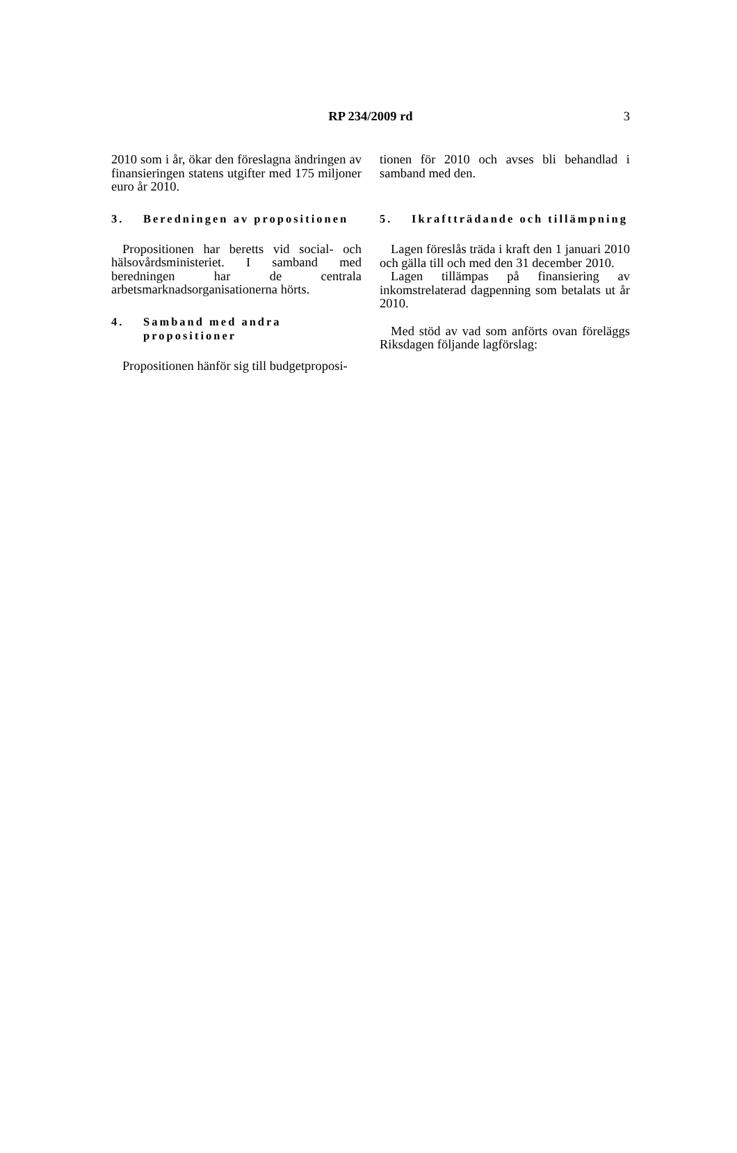RP 234/2009 rd
3
2010 som i år, ökar den föreslagna ändringen av finansieringen statens utgifter med 175 miljoner euro år 2010.
3. Beredningen av propositionen
Propositionen har beretts vid social- och hälsovårdsministeriet. I samband med beredningen har de centrala arbetsmarknadsorganisationerna hörts.
4. Samband med andra propositioner
Propositionen hänför sig till budgetproposi-
tionen för 2010 och avses bli behandlad i samband med den.
5. Ikraftträdande och tillämpning
Lagen föreslås träda i kraft den 1 januari 2010 och gälla till och med den 31 december 2010.
Lagen tillämpas på finansiering av inkomstrelaterad dagpenning som betalats ut år 2010.
Med stöd av vad som anförts ovan föreläggs Riksdagen följande lagförslag: